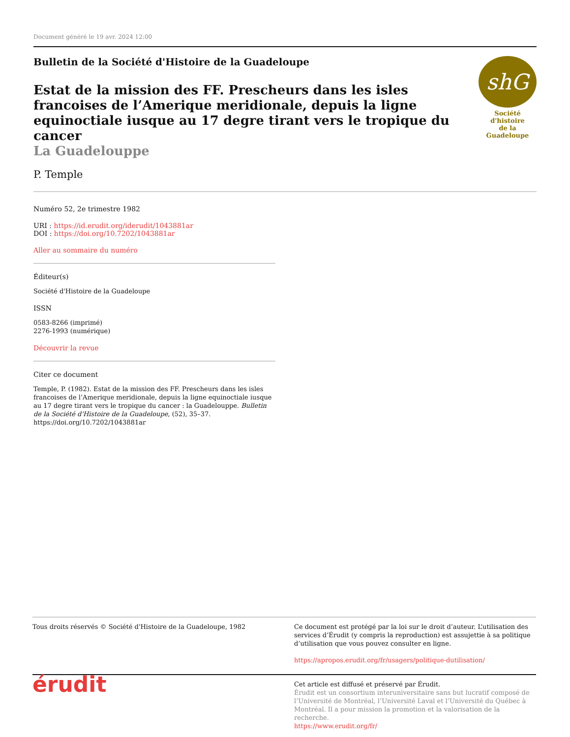Document généré le 19 avr. 2024 12:00
Bulletin de la Société d'Histoire de la Guadeloupe
Estat de la mission des FF. Prescheurs dans les isles francoises de l’Amerique meridionale, depuis la ligne equinoctiale iusque au 17 degre tirant vers le tropique du cancer
La Guadelouppe
P. Temple
shG
Société d'histoire
de la Guadeloupe
Numéro 52, 2e trimestre 1982
URI : https://id.erudit.org/iderudit/1043881ar
DOI : https://doi.org/10.7202/1043881ar
Aller au sommaire du numéro
Éditeur(s)
Société d'Histoire de la Guadeloupe
ISSN
0583-8266 (imprimé)
2276-1993 (numérique)
Découvrir la revue
Citer ce document
Temple, P. (1982). Estat de la mission des FF. Prescheurs dans les isles francoises de l’Amerique meridionale, depuis la ligne equinoctiale iusque au 17 degre tirant vers le tropique du cancer : la Guadelouppe. Bulletin de la Société d'Histoire de la Guadeloupe, (52), 35–37. https://doi.org/10.7202/1043881ar
Tous droits réservés © Société d'Histoire de la Guadeloupe, 1982
Ce document est protégé par la loi sur le droit d’auteur. L’utilisation des services d’Érudit (y compris la reproduction) est assujettie à sa politique d’utilisation que vous pouvez consulter en ligne.
https://apropos.erudit.org/fr/usagers/politique-dutilisation/
érudit
Cet article est diffusé et préservé par Érudit.
Érudit est un consortium interuniversitaire sans but lucratif composé de l’Université de Montréal, l’Université Laval et l’Université du Québec à Montréal. Il a pour mission la promotion et la valorisation de la recherche.
https://www.erudit.org/fr/